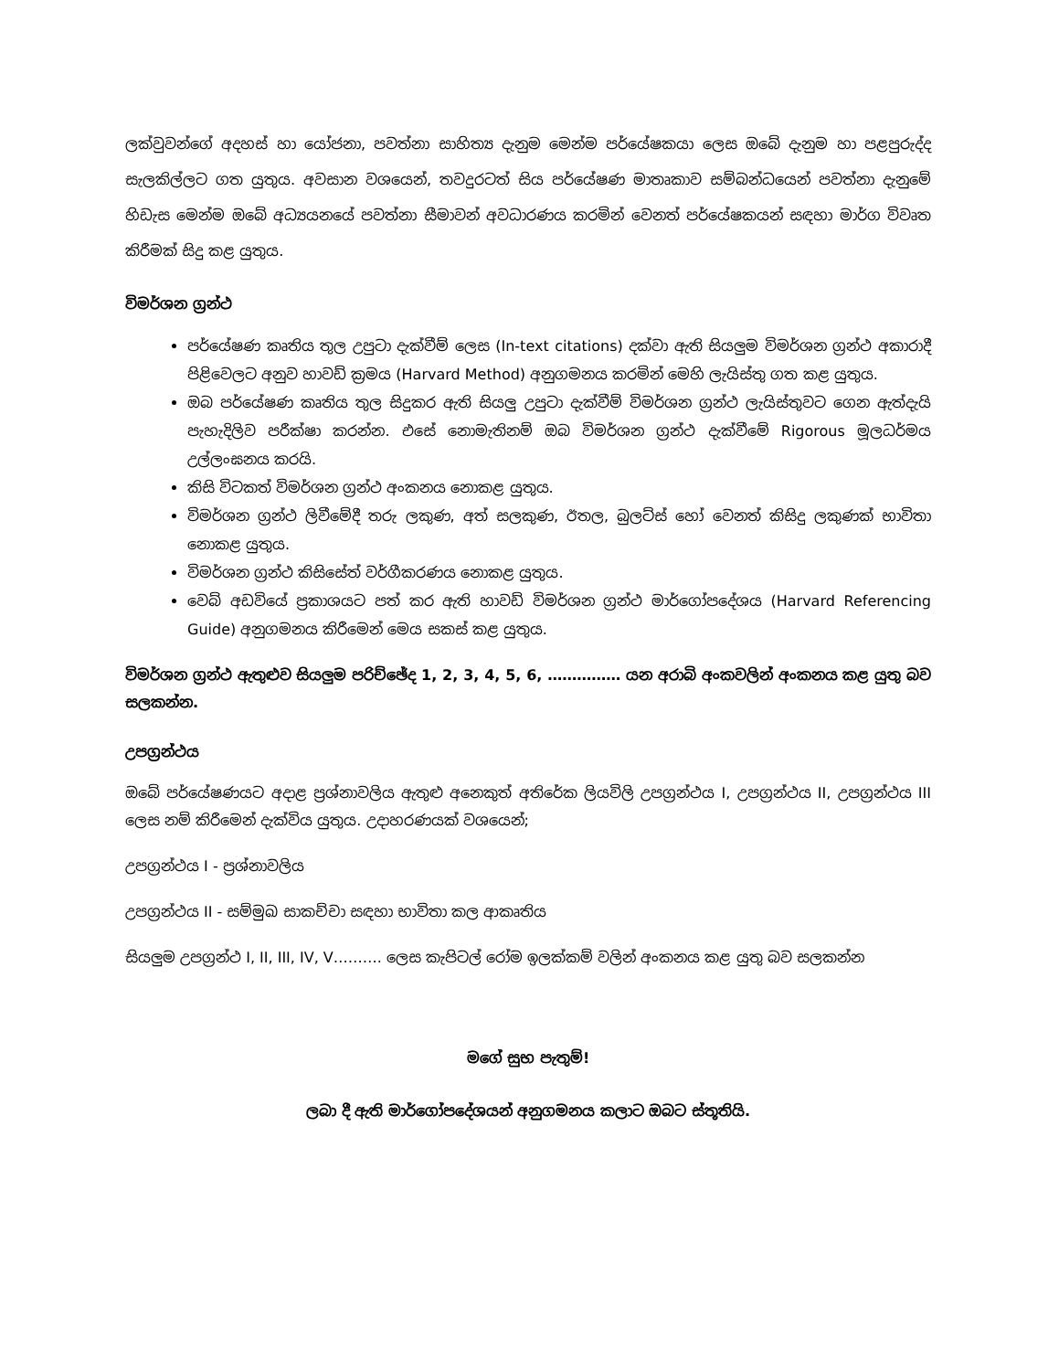ලක්වුවන්ගේ අදහස් හා යෝජනා, පවත්නා සාහිත්‍ය දැනුම මෙන්ම පර්යේෂකයා ලෙස ඔබේ දැනුම හා පළපුරුද්ද සැලකිල්ලට ගත යුතුය. අවසාන වශයෙන්, තවදුරටත් සිය පර්යේෂණ මාතෘකාව සම්බන්ධයෙන් පවත්නා දැනුමේ හිඩැස මෙන්ම ඔබේ අධ්‍යයනයේ පවත්නා සීමාවන් අවධාරණය කරමින් වෙනත් පර්යේෂකයන් සඳහා මාර්ග විවෘත කිරීමක් සිදු කළ යුතුය.
විමර්ශන ග්‍රන්ථ
පර්යේෂණ කෘතිය තුල උපුටා දැක්වීම් ලෙස (In-text citations) දක්වා ඇති සියලුම විමර්ශන ග්‍රන්ථ අකාරාදී පිළිවෙලට අනුව හාවඩ් ක්‍රමය (Harvard Method) අනුගමනය කරමින් මෙහි ලැයිස්තු ගත කළ යුතුය.
ඔබ පර්යේෂණ කෘතිය තුල සිදුකර ඇති සියලු උපුටා දැක්වීම් විමර්ශන ග්‍රන්ථ ලැයිස්තුවට ගෙන ඇත්දැයි පැහැදිලිව පරීක්ෂා කරන්න. එසේ නොමැතිනම් ඔබ විමර්ශන ග්‍රන්ථ දැක්වීමේ Rigorous මූලධර්මය උල්ලංඝනය කරයි.
කිසි විටකත් විමර්ශන ග්‍රන්ථ අංකනය නොකළ යුතුය.
විමර්ශන ග්‍රන්ථ ලිවීමේදී තරු ලකුණ, අත් සලකුණ, ඊතල, බුලට්ස් හෝ වෙනත් කිසිදු ලකුණක් භාවිතා නොකළ යුතුය.
විමර්ශන ග්‍රන්ථ කිසිසේත් වර්ගීකරණය නොකළ යුතුය.
වෙබ් අඩවියේ ප්‍රකාශයට පත් කර ඇති හාවඩ් විමර්ශන ග්‍රන්ථ මාර්ගෝපදේශය (Harvard Referencing Guide) අනුගමනය කිරීමෙන් මෙය සකස් කළ යුතුය.
විමර්ශන ග්‍රන්ථ ඇතුළුව සියලුම පරිච්ඡේද 1, 2, 3, 4, 5, 6, …………… යන අරාබි අංකවලින් අංකනය කළ යුතු බව සලකන්න.
උපග්‍රන්ථය
ඔබේ පර්යේෂණයට අදාළ ප්‍රශ්නාවලිය ඇතුළු අනෙකුත් අතිරේක ලියවිලි උපග්‍රන්ථය I, උපග්‍රන්ථය II, උපග්‍රන්ථය III ලෙස නම් කිරීමෙන් දැක්විය යුතුය. උදාහරණයක් වශයෙන්;
උපග්‍රන්ථය I - ප්‍රශ්නාවලිය
උපග්‍රන්ථය II - සම්මුඛ සාකච්චා සඳහා භාවිතා කල ආකෘතිය
සියලුම උපග්‍රන්ථ I, II, III, IV, V………. ලෙස කැපිටල් රෝම ඉලක්කම් වලින් අංකනය කළ යුතු බව සලකන්න
මගේ සුභ පැතුම්!
ලබා දී ඇති මාර්ගෝපදේශයන් අනුගමනය කලාට ඔබට ස්තූතියි.